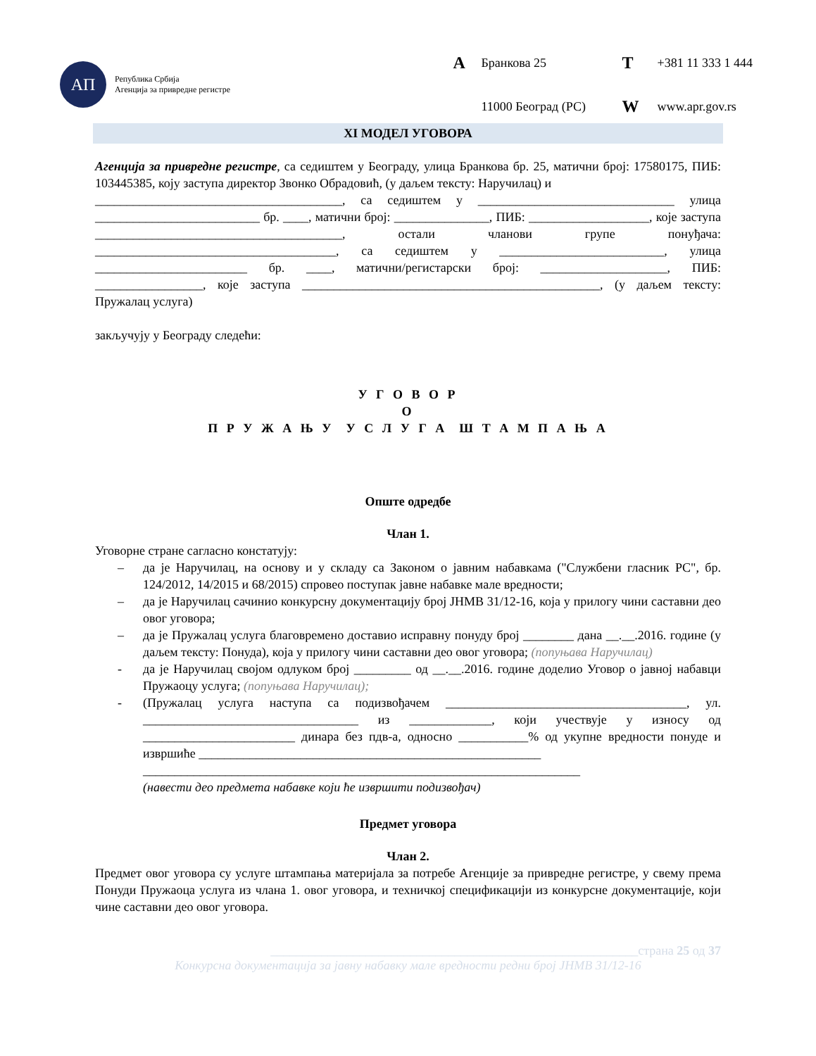АП
Република Србија
Агенција за привредне регистре
A Бранкова 25 T +381 11 333 1 444 11000 Београд (РС) W www.apr.gov.rs
XI МОДЕЛ УГОВОРА
Агенција за привредне регистре, са седиштем у Београду, улица Бранкова бр. 25, матични број: 17580175, ПИБ: 103445385, коју заступа директор Звонко Обрадовић, (у даљем тексту: Наручилац) и
_______________________________________, са седиштем у _______________________________ улица __________________________ бр. ____, матични број: _______________, ПИБ: ___________________, које заступа _______________________________________, остали чланови групе понуђача: ______________________________________, са седиштем у __________________________, улица ________________________ бр. ____, матични/регистарски број: ____________________, ПИБ: _________________, које заступа _______________________________________________, (у даљем тексту: Пружалац услуга)
закључују у Београду следећи:
У Г О В О Р
О
П Р У Ж А Њ У У С Л У Г А Ш Т А М П А Њ А
Опште одредбе
Члан 1.
Уговорне стране сагласно констатују:
– да је Наручилац, на основу и у складу са Законом о јавним набавкама ("Службени гласник РС", бр. 124/2012, 14/2015 и 68/2015) спровео поступак јавне набавке мале вредности;
– да је Наручилац сачинио конкурсну документацију број ЈНМВ 31/12-16, која у прилогу чини саставни део овог уговора;
– да је Пружалац услуга благовремено доставио исправну понуду број ________ дана __.__.2016. године (у даљем тексту: Понуда), која у прилогу чини саставни део овог уговора; (попуњава Наручилац)
- да је Наручилац својом одлуком број _________ од __.__.2016. године доделио Уговор о јавној набавци Пружаоцу услуга; (попуњава Наручилац);
- (Пружалац услуга наступа са подизвођачем ______________________________________, ул. __________________________________ из _____________, који учествује у износу од ________________________ динара без пдв-а, односно ___________% од укупне вредности понуде и извршиће ______________________________________________________
_____________________________________________________________________
(навести део предмета набавке који ће извршити подизвођач)
Предмет уговора
Члан 2.
Предмет овог уговора су услуге штампања материјала за потребе Агенције за привредне регистре, у свему према Понуди Пружаоца услуга из члана 1. овог уговора, и техничкој спецификацији из конкурсне документације, који чине саставни део овог уговора.
__________________________________________________________страна 25 од 37
Конкурсна документација за јавну набавку мале вредности редни број ЈНМВ 31/12-16